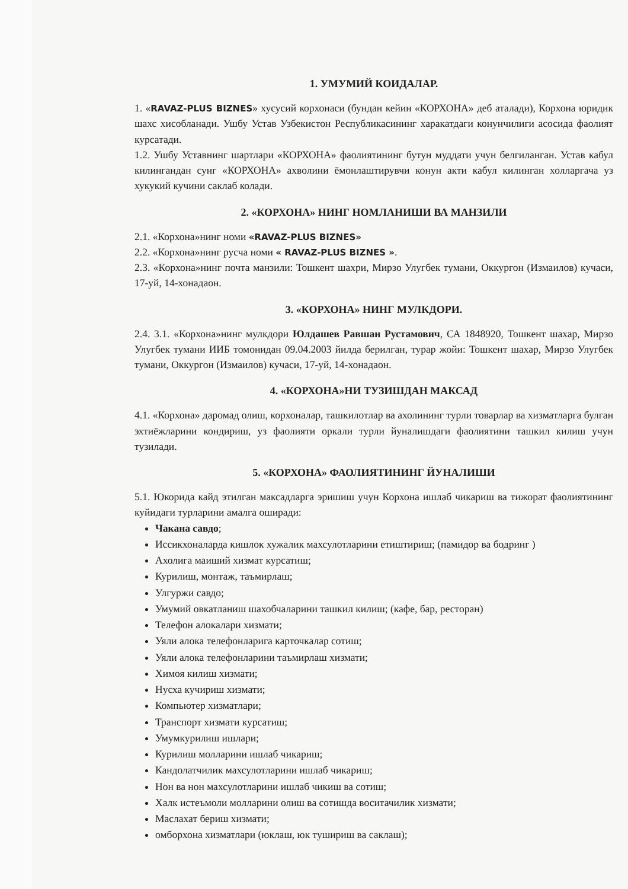1. УМУМИЙ КОИДАЛАР.
1. «RAVAZ-PLUS BIZNES» хусусий корхонаси (бундан кейин «КОРХОНА» деб аталади), Корхона юридик шахс хисобланади. Ушбу Устав Узбекистон Республикасининг харакатдаги конунчилиги асосида фаолият курсатади.
1.2. Ушбу Уставнинг шартлари «КОРХОНА» фаолиятининг бутун муддати учун белгиланган. Устав кабул килингандан сунг «КОРХОНА» ахволини ёмонлаштирувчи конун акти кабул килинган холларгача уз хукукий кучини саклаб колади.
2. «КОРХОНА» НИНГ НОМЛАНИШИ ВА МАНЗИЛИ
2.1. «Корхона»нинг номи «RAVAZ-PLUS BIZNES»
2.2. «Корхона»нинг русча номи « RAVAZ-PLUS BIZNES ».
2.3. «Корхона»нинг почта манзили: Тошкент шахри, Мирзо Улугбек тумани, Оккургон (Измаилов) кучаси, 17-уй, 14-хонадаон.
3. «КОРХОНА» НИНГ МУЛКДОРИ.
2.4. 3.1. «Корхона»нинг мулкдори Юлдашев Равшан Рустамович, СА 1848920, Тошкент шахар, Мирзо Улугбек тумани ИИБ томонидан 09.04.2003 йилда берилган, турар жойи: Тошкент шахар, Мирзо Улугбек тумани, Оккургон (Измаилов) кучаси, 17-уй, 14-хонадаон.
4. «КОРХОНА»НИ ТУЗИШДАН МАКСАД
4.1. «Корхона» даромад олиш, корхоналар, ташкилотлар ва ахолининг турли товарлар ва хизматларга булган эхтиёжларини кондириш, уз фаолияти оркали турли йуналишдаги фаолиятини ташкил килиш учун тузилади.
5. «КОРХОНА» ФАОЛИЯТИНИНГ ЙУНАЛИШИ
5.1. Юкорида кайд этилган максадларга эришиш учун Корхона ишлаб чикариш ва тижорат фаолиятининг куйидаги турларини амалга оширади:
Чакана савдо;
Иссикхоналарда кишлок хужалик махсулотларини етиштириш; (памидор ва бодринг )
Ахолига маиший хизмат курсатиш;
Курилиш, монтаж, таъмирлаш;
Улгуржи савдо;
Умумий овкатланиш шахобчаларини ташкил килиш; (кафе, бар, ресторан)
Телефон алокалари хизмати;
Уяли алока телефонларига карточкалар сотиш;
Уяли алока телефонларини таъмирлаш хизмати;
Химоя килиш хизмати;
Нусха кучириш хизмати;
Компьютер хизматлари;
Транспорт хизмати курсатиш;
Умумкурилиш ишлари;
Курилиш молларини ишлаб чикариш;
Кандолатчилик махсулотларини ишлаб чикариш;
Нон ва нон махсулотларини ишлаб чикиш ва сотиш;
Халк истеъмоли молларини олиш ва сотишда воситачилик хизмати;
Маслахат бериш хизмати;
омборхона хизматлари (юклаш, юк тушириш ва саклаш);